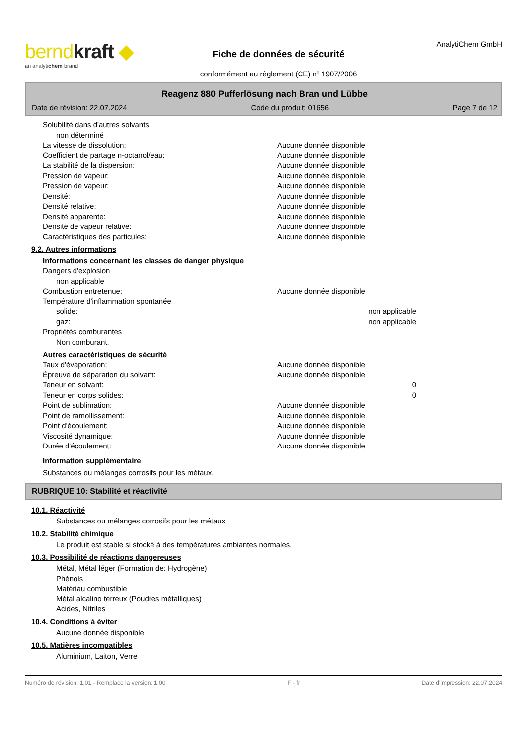berndkraft ◆
an analytichem brand
Fiche de données de sécurité
conformément au règlement (CE) nº 1907/2006
AnalytiChem GmbH
Reagenz 880 Pufferlösung nach Bran und Lübbe
Date de révision: 22.07.2024 Code du produit: 01656 Page 7 de 12
Solubilité dans d'autres solvants
non déterminé
La vitesse de dissolution: Aucune donnée disponible
Coefficient de partage n-octanol/eau: Aucune donnée disponible
La stabilité de la dispersion: Aucune donnée disponible
Pression de vapeur: Aucune donnée disponible
Pression de vapeur: Aucune donnée disponible
Densité: Aucune donnée disponible
Densité relative: Aucune donnée disponible
Densité apparente: Aucune donnée disponible
Densité de vapeur relative: Aucune donnée disponible
Caractéristiques des particules: Aucune donnée disponible
9.2. Autres informations
Informations concernant les classes de danger physique
Dangers d'explosion
non applicable
Combustion entretenue: Aucune donnée disponible
Température d'inflammation spontanée
solide: non applicable
gaz: non applicable
Propriétés comburantes
Non comburant.
Autres caractéristiques de sécurité
Taux d'évaporation: Aucune donnée disponible
Épreuve de séparation du solvant: Aucune donnée disponible
Teneur en solvant: 0
Teneur en corps solides: 0
Point de sublimation: Aucune donnée disponible
Point de ramollissement: Aucune donnée disponible
Point d'écoulement: Aucune donnée disponible
Viscosité dynamique: Aucune donnée disponible
Durée d'écoulement: Aucune donnée disponible
Information supplémentaire
Substances ou mélanges corrosifs pour les métaux.
RUBRIQUE 10: Stabilité et réactivité
10.1. Réactivité
Substances ou mélanges corrosifs pour les métaux.
10.2. Stabilité chimique
Le produit est stable si stocké à des températures ambiantes normales.
10.3. Possibilité de réactions dangereuses
Métal, Métal léger (Formation de: Hydrogène)
Phénols
Matériau combustible
Métal alcalino terreux (Poudres métalliques)
Acides, Nitriles
10.4. Conditions à éviter
Aucune donnée disponible
10.5. Matières incompatibles
Aluminium, Laiton, Verre
Numéro de révision: 1,01 - Remplace la version: 1,00 F - fr Date d'impression: 22.07.2024